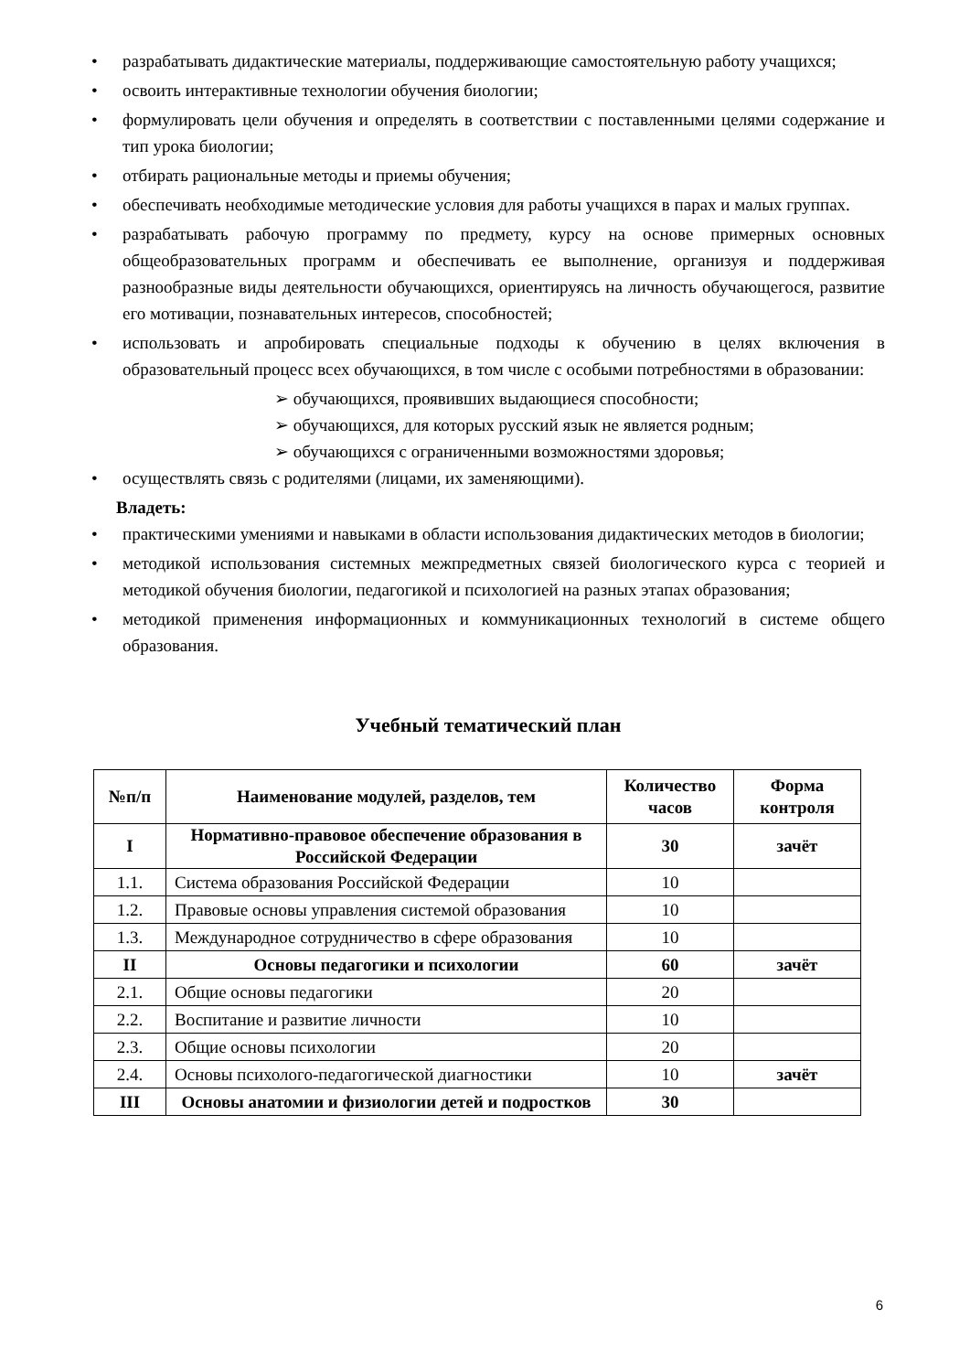• разрабатывать дидактические материалы, поддерживающие самостоятельную работу учащихся;
• освоить интерактивные технологии обучения биологии;
• формулировать цели обучения и определять в соответствии с поставленными целями содержание и тип урока биологии;
• отбирать рациональные методы и приемы обучения;
• обеспечивать необходимые методические условия для работы учащихся в парах и малых группах.
• разрабатывать рабочую программу по предмету, курсу на основе примерных основных общеобразовательных программ и обеспечивать ее выполнение, организуя и поддерживая разнообразные виды деятельности обучающихся, ориентируясь на личность обучающегося, развитие его мотивации, познавательных интересов, способностей;
• использовать и апробировать специальные подходы к обучению в целях включения в образовательный процесс всех обучающихся, в том числе с особыми потребностями в образовании:
➢ обучающихся, проявивших выдающиеся способности;
➢ обучающихся, для которых русский язык не является родным;
➢ обучающихся с ограниченными возможностями здоровья;
• осуществлять связь с родителями (лицами, их заменяющими).
Владеть:
• практическими умениями и навыками в области использования дидактических методов в биологии;
• методикой использования системных межпредметных связей биологического курса с теорией и методикой обучения биологии, педагогикой и психологией на разных этапах образования;
• методикой применения информационных и коммуникационных технологий в системе общего образования.
Учебный тематический план
| №п/п | Наименование модулей, разделов, тем | Количество часов | Форма контроля |
| --- | --- | --- | --- |
| I | Нормативно-правовое обеспечение образования в Российской Федерации | 30 | зачёт |
| 1.1. | Система образования Российской Федерации | 10 | |
| 1.2. | Правовые основы управления системой образования | 10 | |
| 1.3. | Международное сотрудничество в сфере образования | 10 | |
| II | Основы педагогики и психологии | 60 | зачёт |
| 2.1. | Общие основы педагогики | 20 | |
| 2.2. | Воспитание и развитие личности | 10 | |
| 2.3. | Общие основы психологии | 20 | |
| 2.4. | Основы психолого-педагогической диагностики | 10 | зачёт |
| III | Основы анатомии и физиологии детей и подростков | 30 | |
6